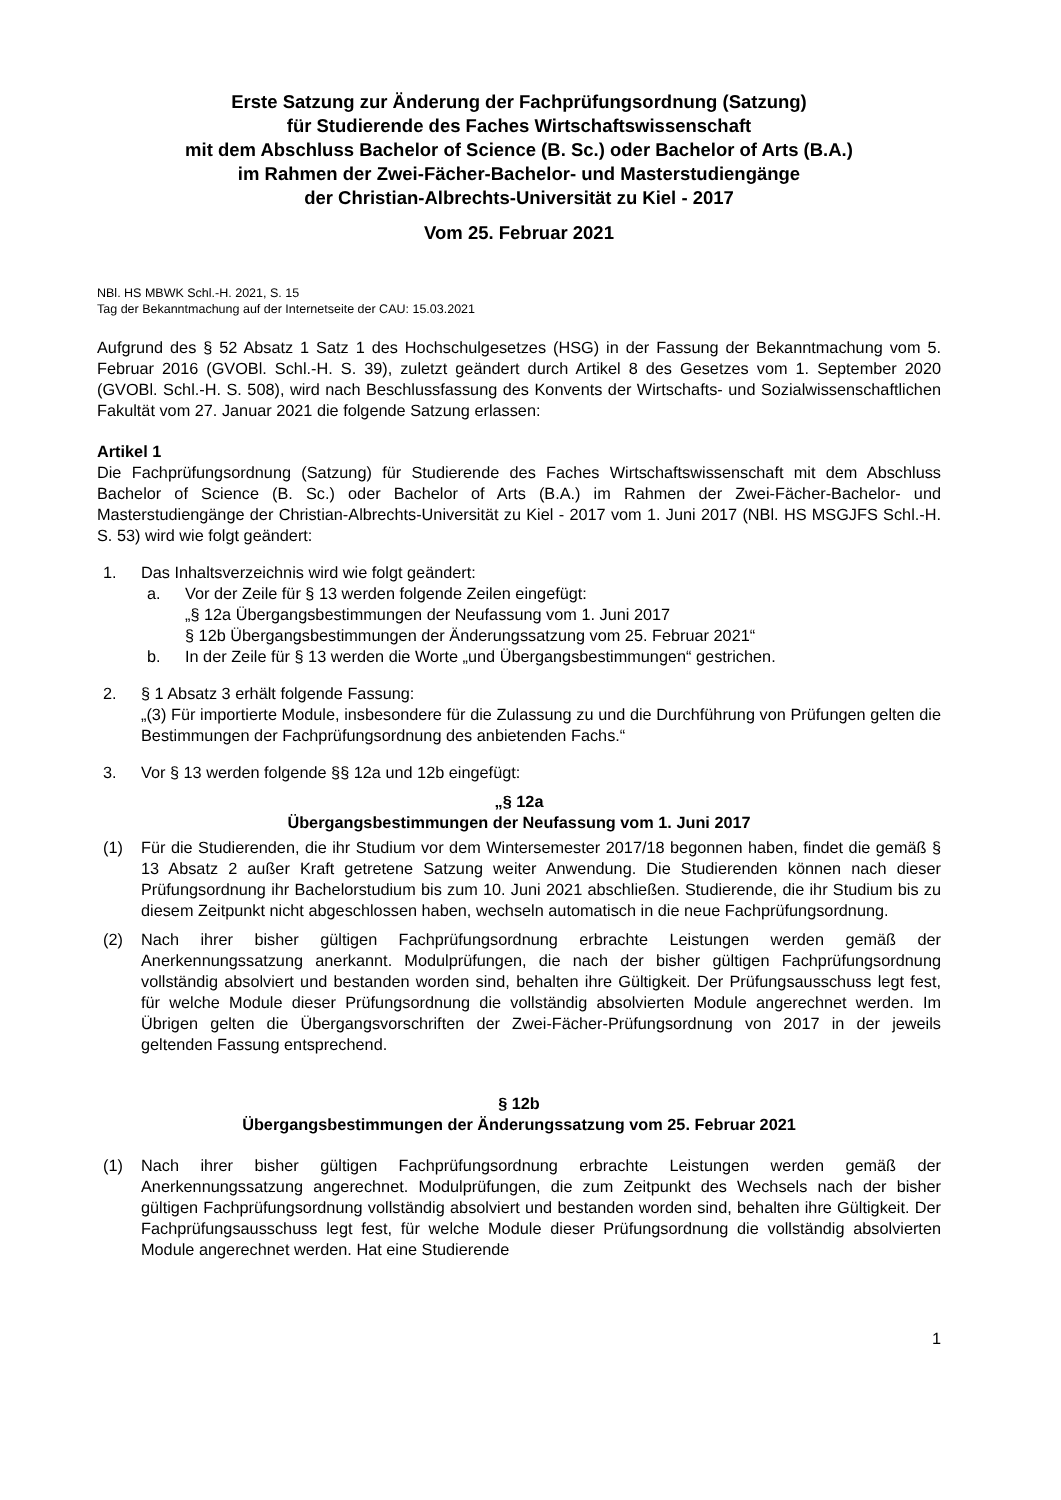Erste Satzung zur Änderung der Fachprüfungsordnung (Satzung)
für Studierende des Faches Wirtschaftswissenschaft
mit dem Abschluss Bachelor of Science (B. Sc.) oder Bachelor of Arts (B.A.)
im Rahmen der Zwei-Fächer-Bachelor- und Masterstudiengänge
der Christian-Albrechts-Universität zu Kiel - 2017
Vom 25. Februar 2021
NBl. HS MBWK Schl.-H. 2021, S. 15
Tag der Bekanntmachung auf der Internetseite der CAU: 15.03.2021
Aufgrund des § 52 Absatz 1 Satz 1 des Hochschulgesetzes (HSG) in der Fassung der Bekannt­machung vom 5. Februar 2016 (GVOBl. Schl.-H. S. 39), zuletzt geändert durch Artikel 8 des Ge­setzes vom 1. September 2020 (GVOBl. Schl.-H. S. 508), wird nach Beschlussfassung des Kon­vents der Wirtschafts- und Sozialwissenschaftlichen Fakultät vom 27. Januar 2021 die folgende Satzung erlassen:
Artikel 1
Die Fachprüfungsordnung (Satzung) für Studierende des Faches Wirtschaftswissenschaft mit dem Abschluss Bachelor of Science (B. Sc.) oder Bachelor of Arts (B.A.) im Rahmen der Zwei-Fächer-Bachelor- und Masterstudiengänge der Christian-Albrechts-Universität zu Kiel - 2017 vom 1. Juni 2017 (NBl. HS MSGJFS Schl.-H. S. 53) wird wie folgt geändert:
1. Das Inhaltsverzeichnis wird wie folgt geändert:
a. Vor der Zeile für § 13 werden folgende Zeilen eingefügt:
„§ 12a Übergangsbestimmungen der Neufassung vom 1. Juni 2017
§ 12b Übergangsbestimmungen der Änderungssatzung vom 25. Februar 2021“
b. In der Zeile für § 13 werden die Worte „und Übergangsbestimmungen“ gestrichen.
2. § 1 Absatz 3 erhält folgende Fassung:
„(3) Für importierte Module, insbesondere für die Zulassung zu und die Durchführung von Prüfungen gelten die Bestimmungen der Fachprüfungsordnung des anbietenden Fachs.“
3. Vor § 13 werden folgende §§ 12a und 12b eingefügt:
„§ 12a
Übergangsbestimmungen der Neufassung vom 1. Juni 2017
(1) Für die Studierenden, die ihr Studium vor dem Wintersemester 2017/18 begonnen haben, findet die gemäß § 13 Absatz 2 außer Kraft getretene Satzung weiter Anwendung. Die Stu­dierenden können nach dieser Prüfungsordnung ihr Bachelorstudium bis zum 10. Juni 2021 abschließen. Studierende, die ihr Studium bis zu diesem Zeitpunkt nicht abgeschlossen ha­ben, wechseln automatisch in die neue Fachprüfungsordnung.
(2) Nach ihrer bisher gültigen Fachprüfungsordnung erbrachte Leistungen werden gemäß der Anerkennungssatzung anerkannt. Modulprüfungen, die nach der bisher gültigen Fachprü­fungsordnung vollständig absolviert und bestanden worden sind, behalten ihre Gültigkeit. Der Prüfungsausschuss legt fest, für welche Module dieser Prüfungsordnung die vollständig ab­solvierten Module angerechnet werden. Im Übrigen gelten die Übergangsvorschriften der Zwei-Fächer-Prüfungsordnung von 2017 in der jeweils geltenden Fassung entsprechend.
§ 12b
Übergangsbestimmungen der Änderungssatzung vom 25. Februar 2021
(1) Nach ihrer bisher gültigen Fachprüfungsordnung erbrachte Leistungen werden gemäß der Anerkennungssatzung angerechnet. Modulprüfungen, die zum Zeitpunkt des Wechsels nach der bisher gültigen Fachprüfungsordnung vollständig absolviert und bestanden worden sind, behalten ihre Gültigkeit. Der Fachprüfungsausschuss legt fest, für welche Module dieser Prü­fungsordnung die vollständig absolvierten Module angerechnet werden. Hat eine Studierende
1